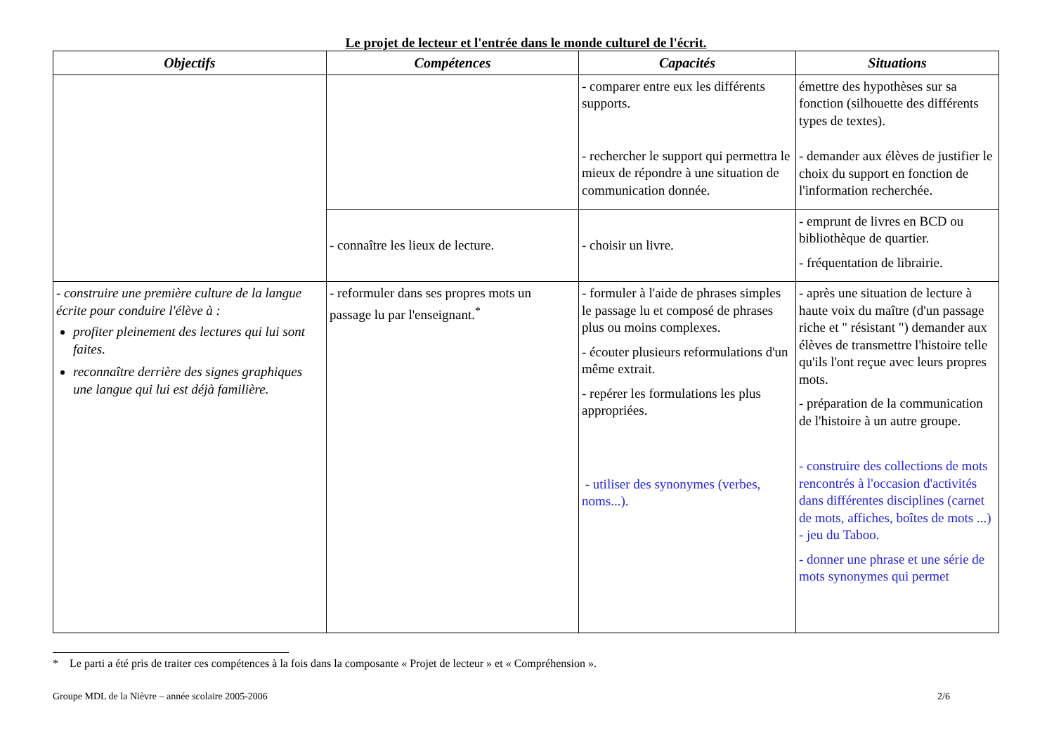Le projet de lecteur et l'entrée dans le monde culturel de l'écrit.
| Objectifs | Compétences | Capacités | Situations |
| --- | --- | --- | --- |
| | | - comparer entre eux les différents supports. - rechercher le support qui permettra le mieux de répondre à une situation de communication donnée. | émettre des hypothèses sur sa fonction (silhouette des différents types de textes). - demander aux élèves de justifier le choix du support en fonction de l'information recherchée. |
| | - connaître les lieux de lecture. | - choisir un livre. | - emprunt de livres en BCD ou bibliothèque de quartier. - fréquentation de librairie. |
| - construire une première culture de la langue écrite pour conduire l'élève à : profiter pleinement des lectures qui lui sont faites. reconnaître derrière des signes graphiques une langue qui lui est déjà familière. | - reformuler dans ses propres mots un passage lu par l'enseignant.<sup>*</sup> | - formuler à l'aide de phrases simples le passage lu et composé de phrases plus ou moins complexes. - écouter plusieurs reformulations d'un même extrait. - repérer les formulations les plus appropriées. - utiliser des synonymes (verbes, noms...). | - après une situation de lecture à haute voix du maître (d'un passage riche et " résistant ") demander aux élèves de transmettre l'histoire telle qu'ils l'ont reçue avec leurs propres mots. - préparation de la communication de l'histoire à un autre groupe. - construire des collections de mots rencontrés à l'occasion d'activités dans différentes disciplines (carnet de mots, affiches, boîtes de mots ...) - jeu du Taboo. - donner une phrase et une série de mots synonymes qui permet |
* Le parti a été pris de traiter ces compétences à la fois dans la composante « Projet de lecteur » et « Compréhension ».
Groupe MDL de la Nièvre – année scolaire 2005-2006 2/6